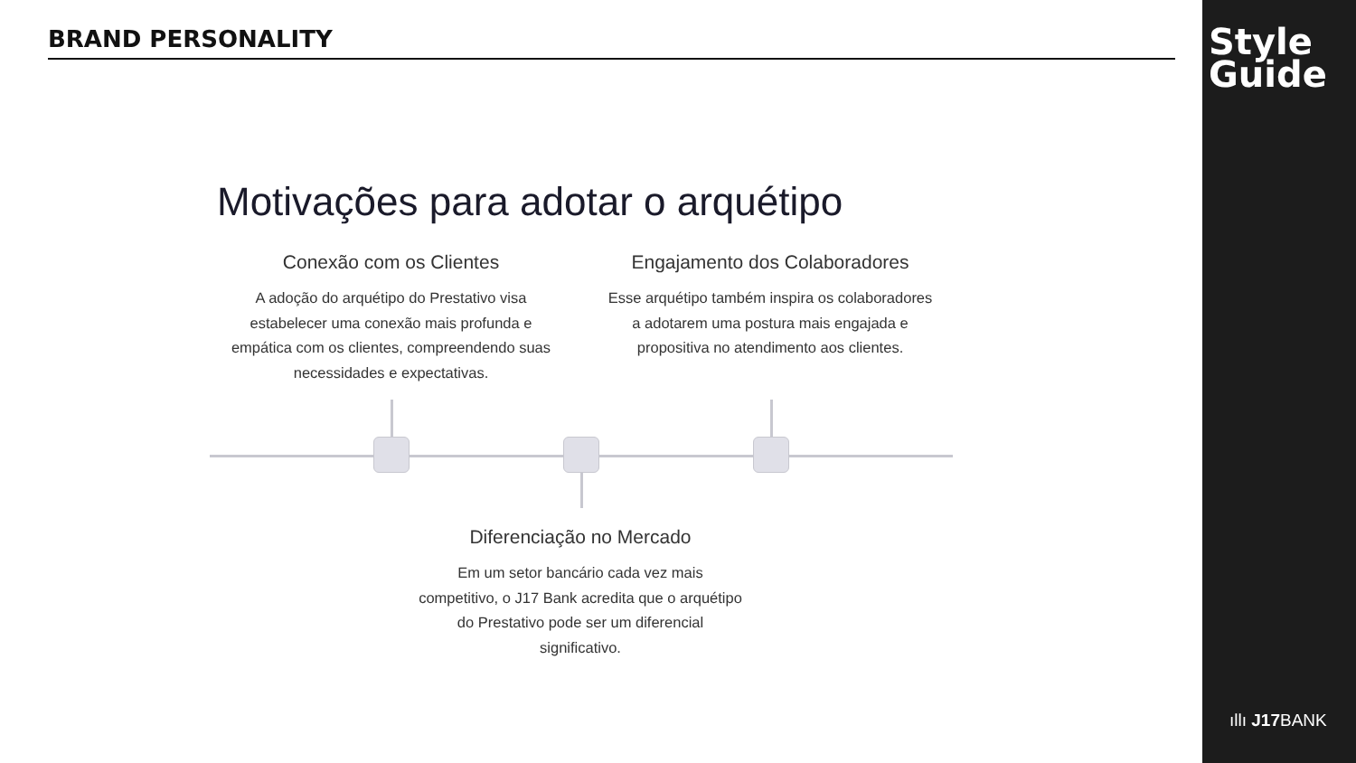BRAND PERSONALITY
Style
Guide
Motivações para adotar o arquétipo
Conexão com os Clientes
A adoção do arquétipo do Prestativo visa estabelecer uma conexão mais profunda e empática com os clientes, compreendendo suas necessidades e expectativas.
Engajamento dos Colaboradores
Esse arquétipo também inspira os colaboradores a adotarem uma postura mais engajada e propositiva no atendimento aos clientes.
Diferenciação no Mercado
Em um setor bancário cada vez mais competitivo, o J17 Bank acredita que o arquétipo do Prestativo pode ser um diferencial significativo.
ıllı J17 BANK